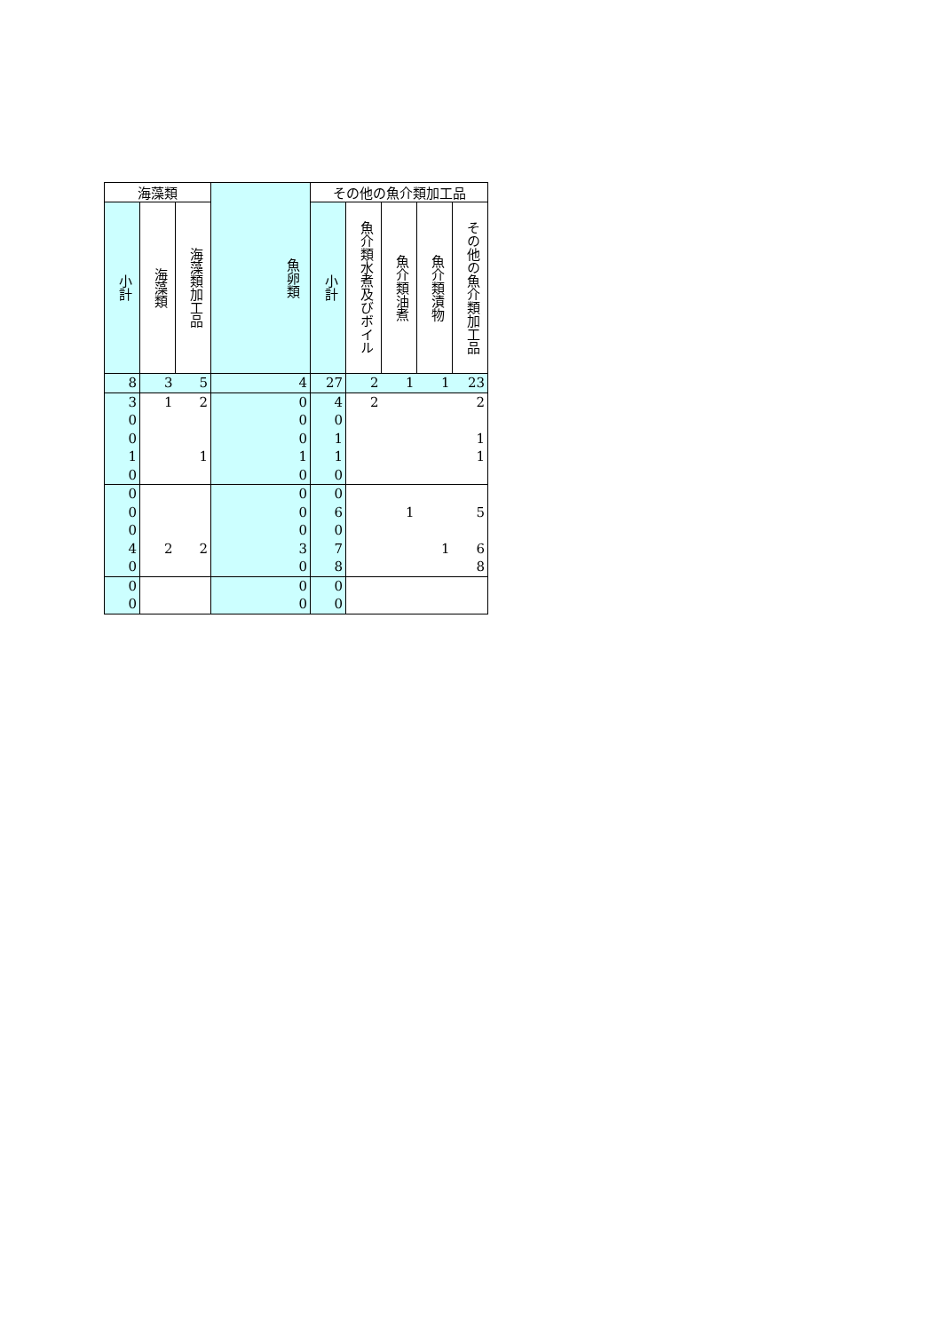| 海藻類 | | | 魚卵類 | その他の魚介類加工品 | | | | |
| --- | --- | --- | --- | --- | --- | --- | --- | --- |
| 小計 | 海藻類 | 海藻類加工品 | | 小計 | 魚介類水煮及びボイル | 魚介類油煮 | 魚介類漬物 | その他の魚介類加工品 |
| 8 | 3 | 5 | 4 | 27 | 2 | 1 | 1 | 23 |
| 3 | 1 | 2 | 0 | 4 | 2 | | | 2 |
| 0 | | | 0 | 0 | | | | |
| 0 | | | 0 | 1 | | | | 1 |
| 1 | | 1 | 1 | 1 | | | | 1 |
| 0 | | | 0 | 0 | | | | |
| 0 | | | 0 | 0 | | | | |
| 0 | | | 0 | 6 | | 1 | | 5 |
| 0 | | | 0 | 0 | | | | |
| 4 | 2 | 2 | 3 | 7 | | | 1 | 6 |
| 0 | | | 0 | 8 | | | | 8 |
| 0 | | | 0 | 0 | | | | |
| 0 | | | 0 | 0 | | | | |